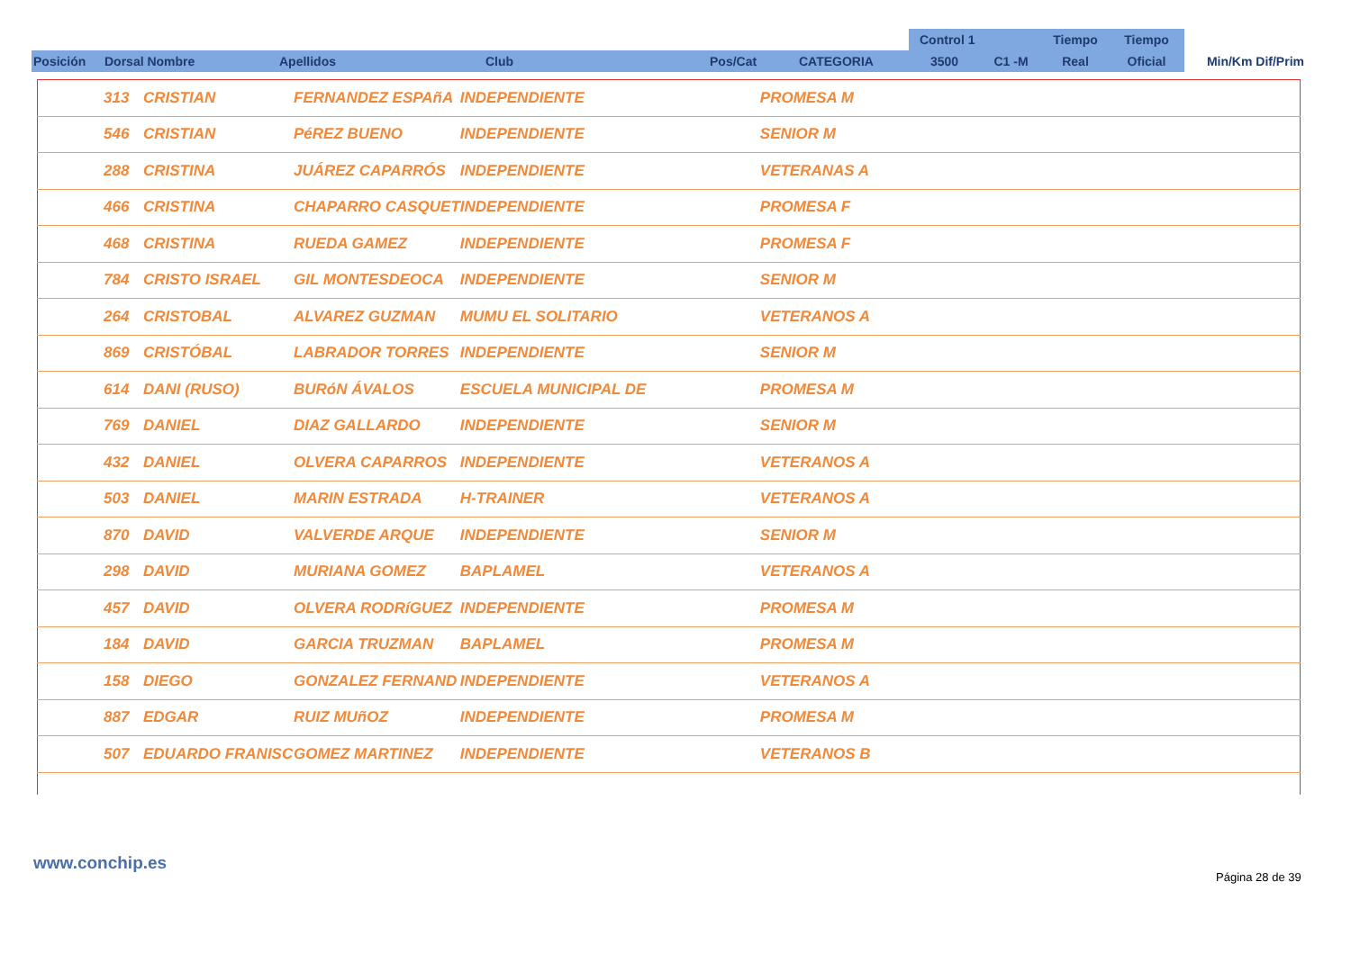| | | | | | | Control 1 | | Tiempo | Tiempo | |
| Posición | Dorsal Nombre | Apellidos | Club | Pos/Cat | CATEGORIA | 3500 | C1 -M | Real | Oficial | Min/Km Dif/Prim |
| | 313 | CRISTIAN | FERNANDEZ ESPAñA | INDEPENDIENTE | PROMESA M |
| | 546 | CRISTIAN | PéREZ BUENO | INDEPENDIENTE | SENIOR M |
| | 288 | CRISTINA | JUÁREZ CAPARRÓS | INDEPENDIENTE | VETERANAS A |
| | 466 | CRISTINA | CHAPARRO CASQUET | INDEPENDIENTE | PROMESA F |
| | 468 | CRISTINA | RUEDA GAMEZ | INDEPENDIENTE | PROMESA F |
| | 784 | CRISTO ISRAEL | GIL MONTESDEOCA | INDEPENDIENTE | SENIOR M |
| | 264 | CRISTOBAL | ALVAREZ GUZMAN | MUMU EL SOLITARIO | VETERANOS A |
| | 869 | CRISTÓBAL | LABRADOR TORRES | INDEPENDIENTE | SENIOR M |
| | 614 | DANI (RUSO) | BURóN ÁVALOS | ESCUELA MUNICIPAL DE | PROMESA M |
| | 769 | DANIEL | DIAZ GALLARDO | INDEPENDIENTE | SENIOR M |
| | 432 | DANIEL | OLVERA CAPARROS | INDEPENDIENTE | VETERANOS A |
| | 503 | DANIEL | MARIN ESTRADA | H-TRAINER | VETERANOS A |
| | 870 | DAVID | VALVERDE ARQUE | INDEPENDIENTE | SENIOR M |
| | 298 | DAVID | MURIANA GOMEZ | BAPLAMEL | VETERANOS A |
| | 457 | DAVID | OLVERA RODRíGUEZ | INDEPENDIENTE | PROMESA M |
| | 184 | DAVID | GARCIA TRUZMAN | BAPLAMEL | PROMESA M |
| | 158 | DIEGO | GONZALEZ FERNAND | INDEPENDIENTE | VETERANOS A |
| | 887 | EDGAR | RUIZ MUñOZ | INDEPENDIENTE | PROMESA M |
| | 507 | EDUARDO FRANISC | GOMEZ MARTINEZ | INDEPENDIENTE | VETERANOS B |
www.conchip.es
Página 28 de 39